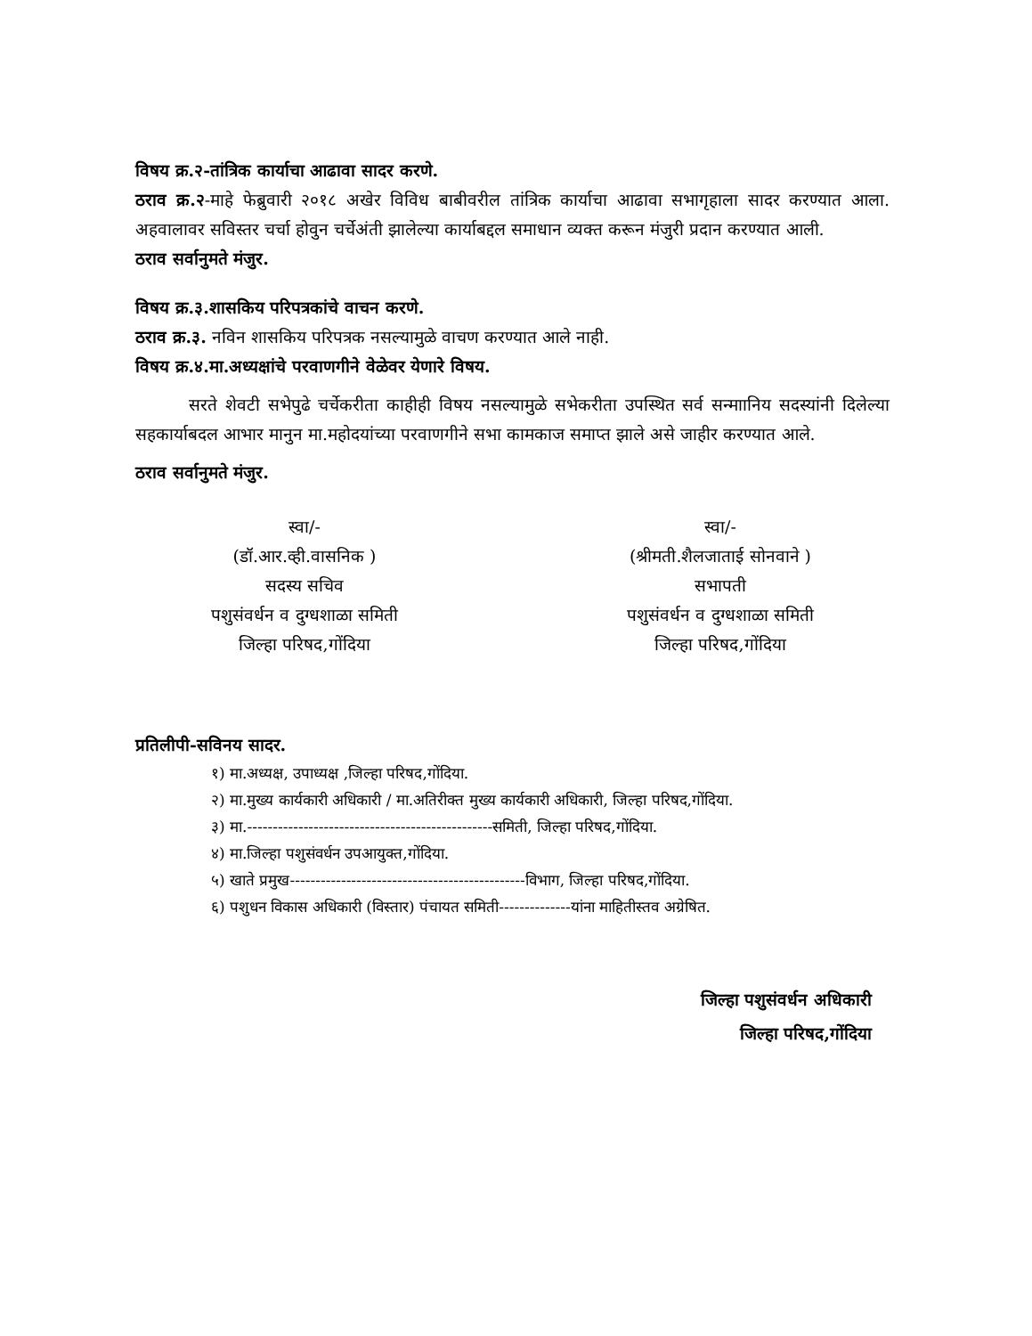विषय क्र.२-तांत्रिक कार्याचा आढावा सादर करणे.
ठराव क्र.२-माहे फेब्रुवारी २०१८ अखेर विविध बाबीवरील तांत्रिक कार्याचा आढावा सभागृहाला सादर करण्यात आला. अहवालावर सविस्तर चर्चा होवुन चर्चेअंती झालेल्या कार्याबद्दल समाधान व्यक्त करून मंजुरी प्रदान करण्यात आली.
ठराव सर्वानुमते मंजुर.
विषय क्र.३.शासकिय परिपत्रकांचे वाचन करणे.
ठराव क्र.३. नविन शासकिय परिपत्रक नसल्यामुळे वाचण करण्यात आले नाही.
विषय क्र.४.मा.अध्यक्षांचे परवाणगीने वेळेवर येणारे विषय.
सरते शेवटी सभेपुढे चर्चेकरीता काहीही विषय नसल्यामुळे सभेकरीता उपस्थित सर्व सन्माानिय सदस्यांनी दिलेल्या सहकार्याबदल आभार मानुन मा.महोदयांच्या परवाणगीने सभा कामकाज समाप्त झाले असे जाहीर करण्यात आले.
ठराव सर्वानुमते मंजुर.
स्वा/-
(डॉ.आर.व्ही.वासनिक )
सदस्य सचिव
पशुसंवर्धन व दुग्धशाळा समिती
जिल्हा परिषद,गोंदिया
स्वा/-
(श्रीमती.शैलजाताई सोनवाने )
सभापती
पशुसंवर्धन व दुग्धशाळा समिती
जिल्हा परिषद,गोंदिया
प्रतिलीपी-सविनय सादर.
१) मा.अध्यक्ष, उपाध्यक्ष ,जिल्हा परिषद,गोंदिया.
२) मा.मुख्य कार्यकारी अधिकारी / मा.अतिरीक्त मुख्य कार्यकारी अधिकारी, जिल्हा परिषद,गोंदिया.
३) मा.------------------------------------------------समिती, जिल्हा परिषद,गोंदिया.
४) मा.जिल्हा पशुसंवर्धन उपआयुक्त,गोंदिया.
५) खाते प्रमुख----------------------------------------------विभाग, जिल्हा परिषद,गोंदिया.
६) पशुधन विकास अधिकारी (विस्तार) पंचायत समिती--------------यांना माहितीस्तव अग्रेषित.
जिल्हा पशुसंवर्धन अधिकारी
जिल्हा परिषद,गोंदिया